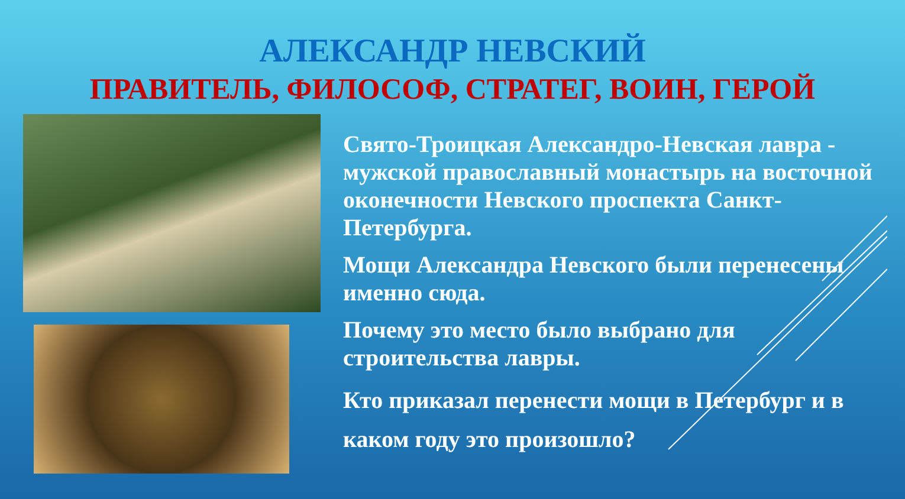АЛЕКСАНДР НЕВСКИЙ
ПРАВИТЕЛЬ, ФИЛОСОФ, СТРАТЕГ, ВОИН, ГЕРОЙ
Свято-Троицкая Александро-Невская лавра - мужской православный монастырь на восточной оконечности Невского проспекта Санкт-Петербурга.
Мощи Александра Невского были перенесены именно сюда.
Почему это место было выбрано для строительства лавры.
Кто приказал перенести мощи в Петербург и в каком году это произошло?